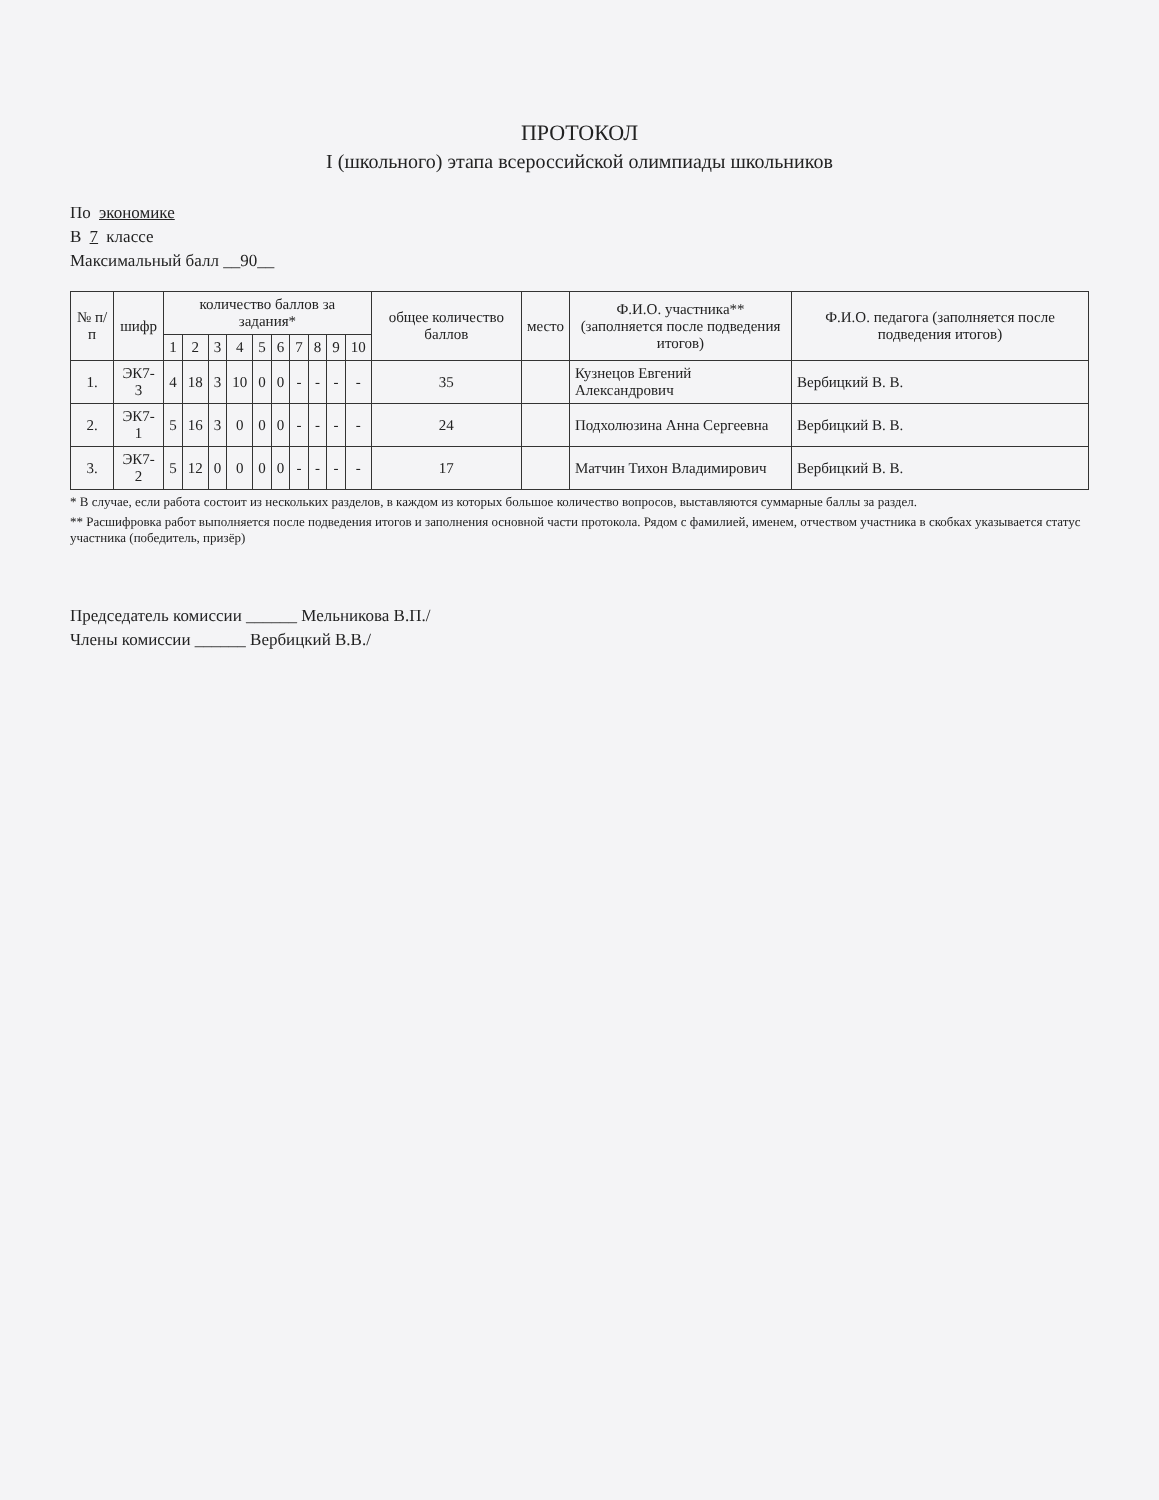ПРОТОКОЛ
I (школьного) этапа всероссийской олимпиады школьников
По экономике
В 7 классе
Максимальный балл __90__
| № п/п | шифр | количество баллов за задания* | | | | | | | | | | общее количество баллов | место | Ф.И.О. участника** (заполняется после подведения итогов) | Ф.И.О. педагога (заполняется после подведения итогов) |
| --- | --- | --- | --- | --- | --- | --- | --- | --- | --- | --- | --- | --- | --- | --- | --- |
| | | 1 | 2 | 3 | 4 | 5 | 6 | 7 | 8 | 9 | 10 | | | | |
| 1. | ЭК7-3 | 4 | 18 | 3 | 10 | 0 | 0 | - | - | - | - | 35 | | Кузнецов Евгений Александрович | Вербицкий В. В. |
| 2. | ЭК7-1 | 5 | 16 | 3 | 0 | 0 | 0 | - | - | - | - | 24 | | Подхолюзина Анна Сергеевна | Вербицкий В. В. |
| 3. | ЭК7-2 | 5 | 12 | 0 | 0 | 0 | 0 | - | - | - | - | 17 | | Матчин Тихон Владимирович | Вербицкий В. В. |
* В случае, если работа состоит из нескольких разделов, в каждом из которых большое количество вопросов, выставляются суммарные баллы за раздел.
** Расшифровка работ выполняется после подведения итогов и заполнения основной части протокола. Рядом с фамилией, именем, отчеством участника в скобках указывается статус участника (победитель, призёр)
Председатель комиссии ______ Мельникова В.П./
Члены комиссии ______ Вербицкий В.В./